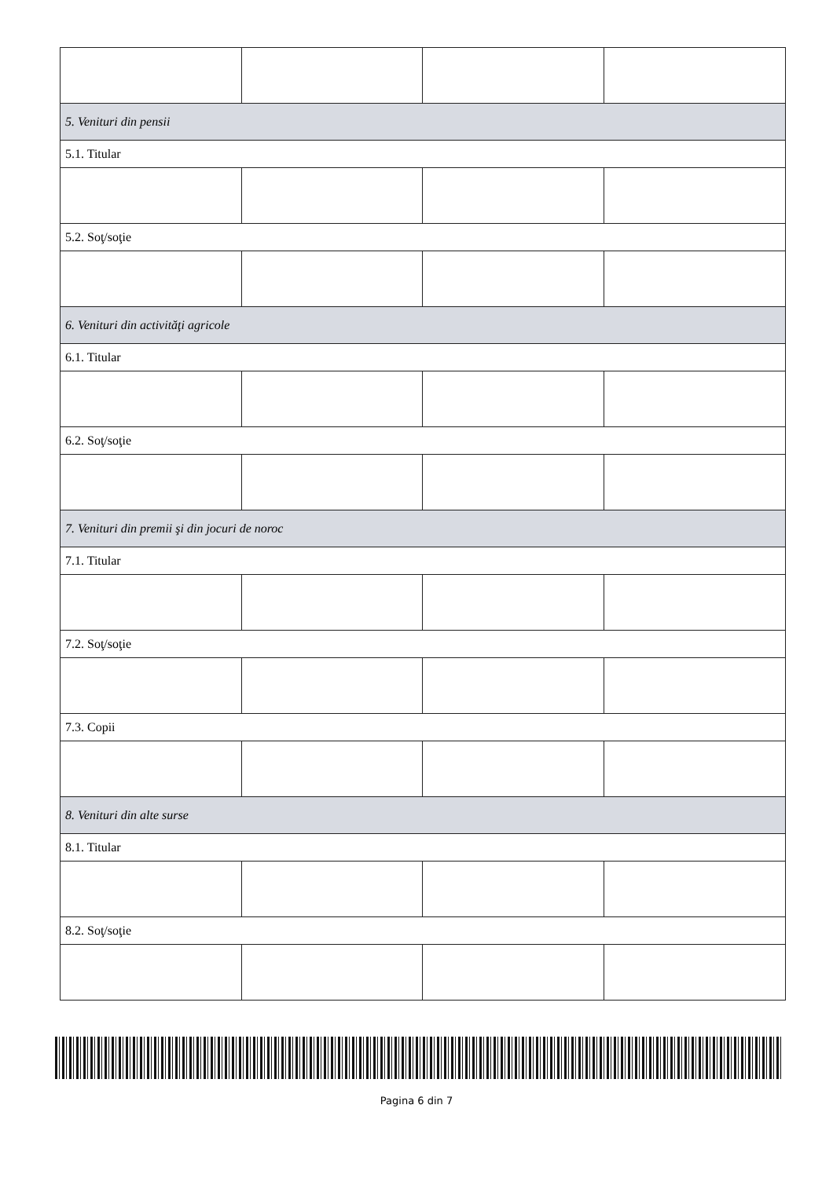| 5. Venituri din pensii | | | |
| 5.1. Titular | | | |
| 5.2. Soţ/soţie | | | |
| 6. Venituri din activităţi agricole | | | |
| 6.1. Titular | | | |
| 6.2. Soţ/soţie | | | |
| 7. Venituri din premii şi din jocuri de noroc | | | |
| 7.1. Titular | | | |
| 7.2. Soţ/soţie | | | |
| 7.3. Copii | | | |
| 8. Venituri din alte surse | | | |
| 8.1. Titular | | | |
| 8.2. Soţ/soţie | | | |
Pagina 6 din 7